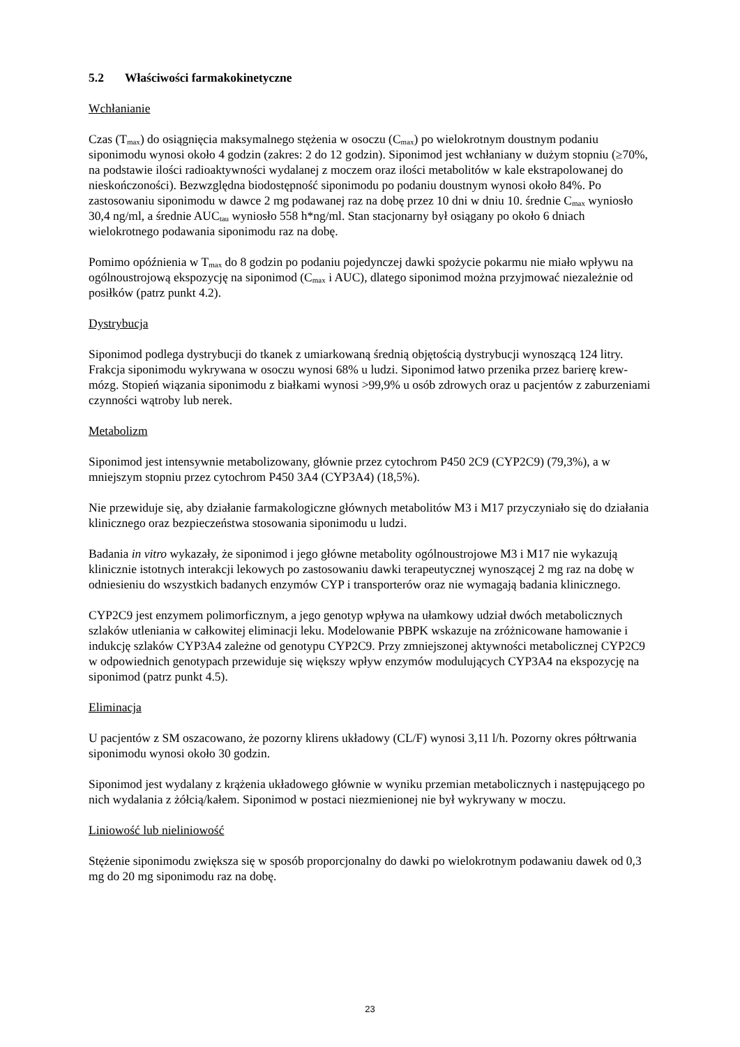5.2 Właściwości farmakokinetyczne
Wchłanianie
Czas (T<sub>max</sub>) do osiągnięcia maksymalnego stężenia w osoczu (C<sub>max</sub>) po wielokrotnym doustnym podaniu siponimodu wynosi około 4 godzin (zakres: 2 do 12 godzin). Siponimod jest wchłaniany w dużym stopniu (≥70%, na podstawie ilości radioaktywności wydalanej z moczem oraz ilości metabolitów w kale ekstrapolowanej do nieskończoności). Bezwzględna biodostępność siponimodu po podaniu doustnym wynosi około 84%. Po zastosowaniu siponimodu w dawce 2 mg podawanej raz na dobę przez 10 dni w dniu 10. średnie C<sub>max</sub> wyniosło 30,4 ng/ml, a średnie AUC<sub>tau</sub> wyniosło 558 h*ng/ml. Stan stacjonarny był osiągany po około 6 dniach wielokrotnego podawania siponimodu raz na dobę.
Pomimo opóźnienia w T<sub>max</sub> do 8 godzin po podaniu pojedynczej dawki spożycie pokarmu nie miało wpływu na ogólnoustrojową ekspozycję na siponimod (C<sub>max</sub> i AUC), dlatego siponimod można przyjmować niezależnie od posiłków (patrz punkt 4.2).
Dystrybucja
Siponimod podlega dystrybucji do tkanek z umiarkowaną średnią objętością dystrybucji wynoszącą 124 litry. Frakcja siponimodu wykrywana w osoczu wynosi 68% u ludzi. Siponimod łatwo przenika przez barierę krew-mózg. Stopień wiązania siponimodu z białkami wynosi >99,9% u osób zdrowych oraz u pacjentów z zaburzeniami czynności wątroby lub nerek.
Metabolizm
Siponimod jest intensywnie metabolizowany, głównie przez cytochrom P450 2C9 (CYP2C9) (79,3%), a w mniejszym stopniu przez cytochrom P450 3A4 (CYP3A4) (18,5%).
Nie przewiduje się, aby działanie farmakologiczne głównych metabolitów M3 i M17 przyczyniało się do działania klinicznego oraz bezpieczeństwa stosowania siponimodu u ludzi.
Badania in vitro wykazały, że siponimod i jego główne metabolity ogólnoustrojowe M3 i M17 nie wykazują klinicznie istotnych interakcji lekowych po zastosowaniu dawki terapeutycznej wynoszącej 2 mg raz na dobę w odniesieniu do wszystkich badanych enzymów CYP i transporterów oraz nie wymagają badania klinicznego.
CYP2C9 jest enzymem polimorficznym, a jego genotyp wpływa na ułamkowy udział dwóch metabolicznych szlaków utleniania w całkowitej eliminacji leku. Modelowanie PBPK wskazuje na zróżnicowane hamowanie i indukcję szlaków CYP3A4 zależne od genotypu CYP2C9. Przy zmniejszonej aktywności metabolicznej CYP2C9 w odpowiednich genotypach przewiduje się większy wpływ enzymów modulujących CYP3A4 na ekspozycję na siponimod (patrz punkt 4.5).
Eliminacja
U pacjentów z SM oszacowano, że pozorny klirens układowy (CL/F) wynosi 3,11 l/h. Pozorny okres półtrwania siponimodu wynosi około 30 godzin.
Siponimod jest wydalany z krążenia układowego głównie w wyniku przemian metabolicznych i następującego po nich wydalania z żółcią/kałem. Siponimod w postaci niezmienionej nie był wykrywany w moczu.
Liniowość lub nieliniowość
Stężenie siponimodu zwiększa się w sposób proporcjonalny do dawki po wielokrotnym podawaniu dawek od 0,3 mg do 20 mg siponimodu raz na dobę.
23